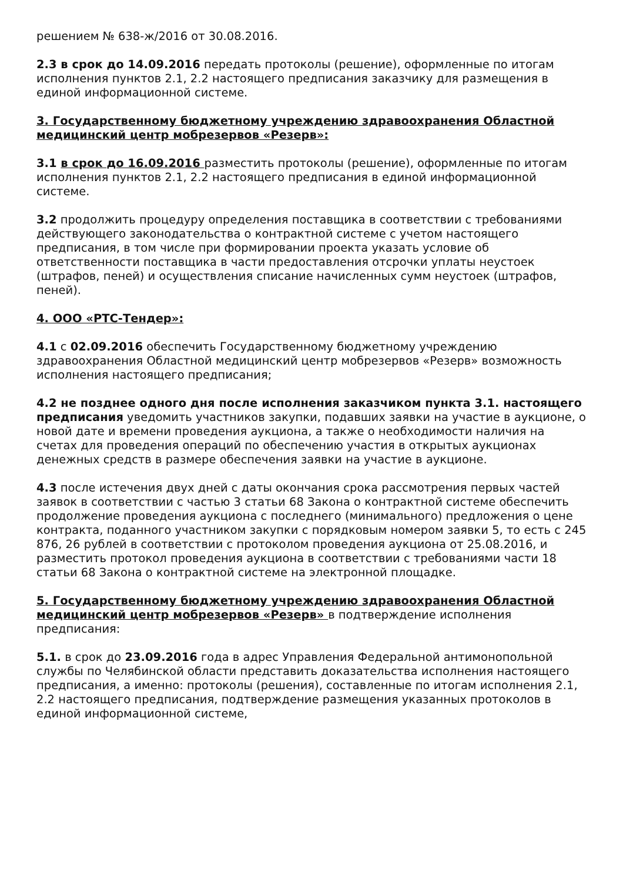решением № 638-ж/2016 от 30.08.2016.
2.3 в срок до 14.09.2016 передать протоколы (решение), оформленные по итогам исполнения пунктов 2.1, 2.2 настоящего предписания заказчику для размещения в единой информационной системе.
3. Государственному бюджетному учреждению здравоохранения Областной медицинский центр мобрезервов «Резерв»:
3.1 в срок до 16.09.2016 разместить протоколы (решение), оформленные по итогам исполнения пунктов 2.1, 2.2 настоящего предписания в единой информационной системе.
3.2 продолжить процедуру определения поставщика в соответствии с требованиями действующего законодательства о контрактной системе с учетом настоящего предписания, в том числе при формировании проекта указать условие об ответственности поставщика в части предоставления отсрочки уплаты неустоек (штрафов, пеней) и осуществления списание начисленных сумм неустоек (штрафов, пеней).
4. ООО «РТС-Тендер»:
4.1 с 02.09.2016 обеспечить Государственному бюджетному учреждению здравоохранения Областной медицинский центр мобрезервов «Резерв» возможность исполнения настоящего предписания;
4.2 не позднее одного дня после исполнения заказчиком пункта 3.1. настоящего предписания уведомить участников закупки, подавших заявки на участие в аукционе, о новой дате и времени проведения аукциона, а также о необходимости наличия на счетах для проведения операций по обеспечению участия в открытых аукционах денежных средств в размере обеспечения заявки на участие в аукционе.
4.3 после истечения двух дней с даты окончания срока рассмотрения первых частей заявок в соответствии с частью 3 статьи 68 Закона о контрактной системе обеспечить продолжение проведения аукциона с последнего (минимального) предложения о цене контракта, поданного участником закупки с порядковым номером заявки 5, то есть с 245 876, 26 рублей в соответствии с протоколом проведения аукциона от 25.08.2016, и разместить протокол проведения аукциона в соответствии с требованиями части 18 статьи 68 Закона о контрактной системе на электронной площадке.
5. Государственному бюджетному учреждению здравоохранения Областной медицинский центр мобрезервов «Резерв» в подтверждение исполнения предписания:
5.1. в срок до 23.09.2016 года в адрес Управления Федеральной антимонопольной службы по Челябинской области представить доказательства исполнения настоящего предписания, а именно: протоколы (решения), составленные по итогам исполнения 2.1, 2.2 настоящего предписания, подтверждение размещения указанных протоколов в единой информационной системе,